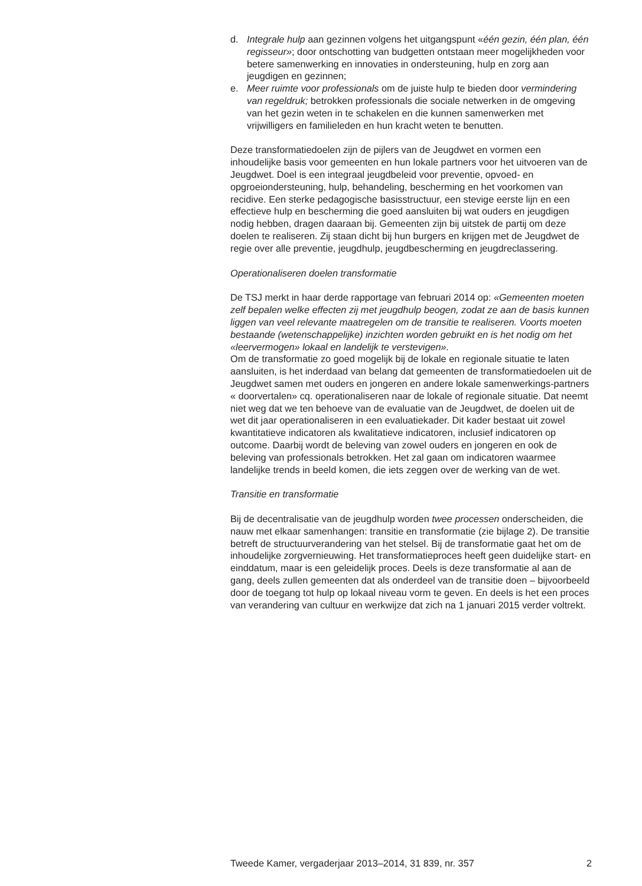d. Integrale hulp aan gezinnen volgens het uitgangspunt «één gezin, één plan, één regisseur»; door ontschotting van budgetten ontstaan meer mogelijkheden voor betere samenwerking en innovaties in ondersteuning, hulp en zorg aan jeugdigen en gezinnen;
e. Meer ruimte voor professionals om de juiste hulp te bieden door vermindering van regeldruk; betrokken professionals die sociale netwerken in de omgeving van het gezin weten in te schakelen en die kunnen samenwerken met vrijwilligers en familieleden en hun kracht weten te benutten.
Deze transformatiedoelen zijn de pijlers van de Jeugdwet en vormen een inhoudelijke basis voor gemeenten en hun lokale partners voor het uitvoeren van de Jeugdwet. Doel is een integraal jeugdbeleid voor preventie, opvoed- en opgroeiondersteuning, hulp, behandeling, bescherming en het voorkomen van recidive. Een sterke pedagogische basisstructuur, een stevige eerste lijn en een effectieve hulp en bescherming die goed aansluiten bij wat ouders en jeugdigen nodig hebben, dragen daaraan bij. Gemeenten zijn bij uitstek de partij om deze doelen te realiseren. Zij staan dicht bij hun burgers en krijgen met de Jeugdwet de regie over alle preventie, jeugdhulp, jeugdbescherming en jeugdreclassering.
Operationaliseren doelen transformatie
De TSJ merkt in haar derde rapportage van februari 2014 op: «Gemeenten moeten zelf bepalen welke effecten zij met jeugdhulp beogen, zodat ze aan de basis kunnen liggen van veel relevante maatregelen om de transitie te realiseren. Voorts moeten bestaande (wetenschappelijke) inzichten worden gebruikt en is het nodig om het «leervermogen» lokaal en landelijk te verstevigen».
Om de transformatie zo goed mogelijk bij de lokale en regionale situatie te laten aansluiten, is het inderdaad van belang dat gemeenten de transformatiedoelen uit de Jeugdwet samen met ouders en jongeren en andere lokale samenwerkings-partners « doorvertalen» cq. operationaliseren naar de lokale of regionale situatie. Dat neemt niet weg dat we ten behoeve van de evaluatie van de Jeugdwet, de doelen uit de wet dit jaar operationaliseren in een evaluatiekader. Dit kader bestaat uit zowel kwantitatieve indicatoren als kwalitatieve indicatoren, inclusief indicatoren op outcome. Daarbij wordt de beleving van zowel ouders en jongeren en ook de beleving van professionals betrokken. Het zal gaan om indicatoren waarmee landelijke trends in beeld komen, die iets zeggen over de werking van de wet.
Transitie en transformatie
Bij de decentralisatie van de jeugdhulp worden twee processen onderscheiden, die nauw met elkaar samenhangen: transitie en transformatie (zie bijlage 2). De transitie betreft de structuurverandering van het stelsel. Bij de transformatie gaat het om de inhoudelijke zorgvernieuwing. Het transformatieproces heeft geen duidelijke start- en einddatum, maar is een geleidelijk proces. Deels is deze transformatie al aan de gang, deels zullen gemeenten dat als onderdeel van de transitie doen – bijvoorbeeld door de toegang tot hulp op lokaal niveau vorm te geven. En deels is het een proces van verandering van cultuur en werkwijze dat zich na 1 januari 2015 verder voltrekt.
Tweede Kamer, vergaderjaar 2013–2014, 31 839, nr. 357 2